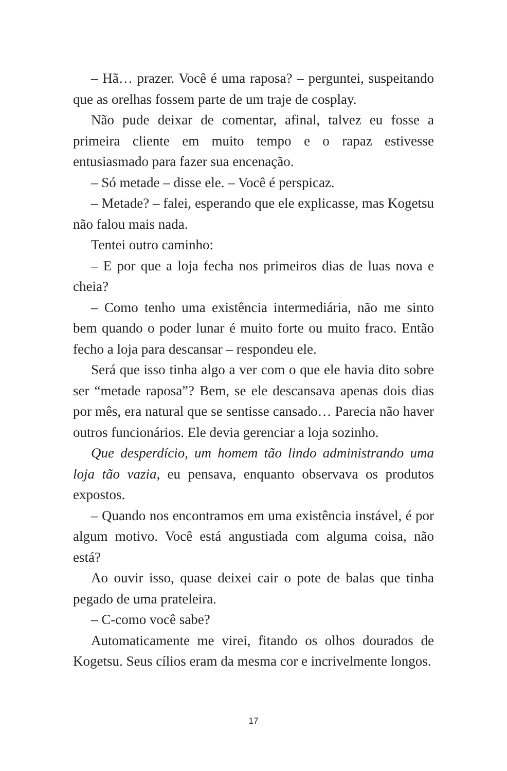– Hã… prazer. Você é uma raposa? – perguntei, suspeitando que as orelhas fossem parte de um traje de cosplay.
Não pude deixar de comentar, afinal, talvez eu fosse a primeira cliente em muito tempo e o rapaz estivesse entusiasmado para fazer sua encenação.
– Só metade – disse ele. – Você é perspicaz.
– Metade? – falei, esperando que ele explicasse, mas Kogetsu não falou mais nada.
Tentei outro caminho:
– E por que a loja fecha nos primeiros dias de luas nova e cheia?
– Como tenho uma existência intermediária, não me sinto bem quando o poder lunar é muito forte ou muito fraco. Então fecho a loja para descansar – respondeu ele.
Será que isso tinha algo a ver com o que ele havia dito sobre ser “metade raposa”? Bem, se ele descansava apenas dois dias por mês, era natural que se sentisse cansado… Parecia não haver outros funcionários. Ele devia gerenciar a loja sozinho.
Que desperdício, um homem tão lindo administrando uma loja tão vazia, eu pensava, enquanto observava os produtos expostos.
– Quando nos encontramos em uma existência instável, é por algum motivo. Você está angustiada com alguma coisa, não está?
Ao ouvir isso, quase deixei cair o pote de balas que tinha pegado de uma prateleira.
– C-como você sabe?
Automaticamente me virei, fitando os olhos dourados de Kogetsu. Seus cílios eram da mesma cor e incrivelmente longos.
17